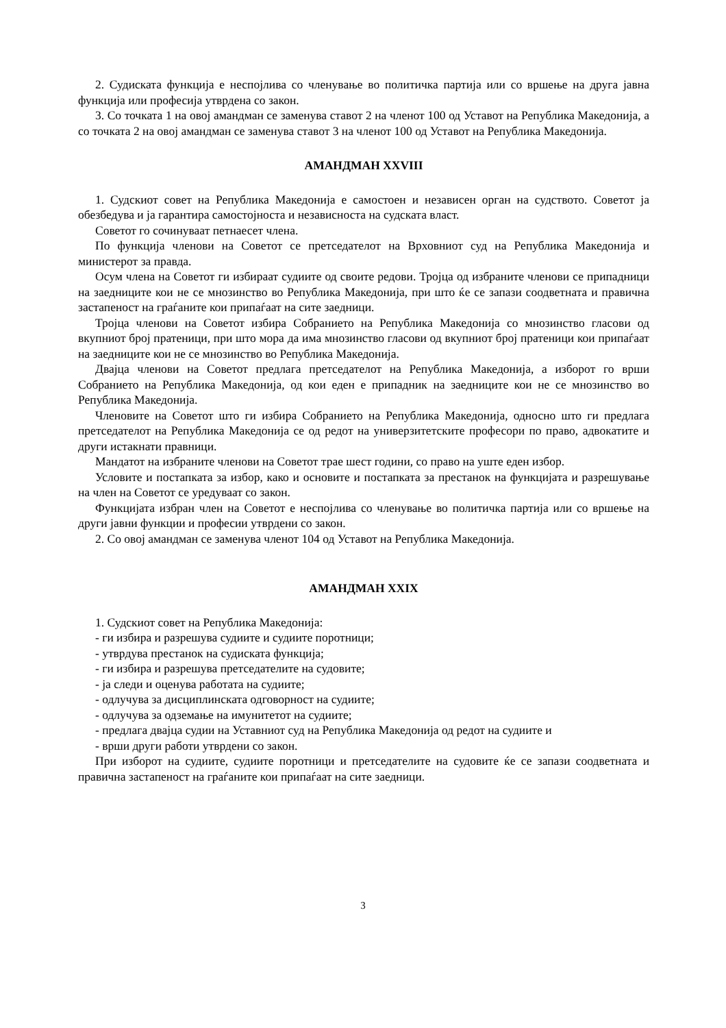2. Судиската функција е неспојлива со членување во политичка партија или со вршење на друга јавна функција или професија утврдена со закон.
3. Со точката 1 на овој амандман се заменува ставот 2 на членот 100 од Уставот на Република Македонија, а со точката 2 на овој амандман се заменува ставот 3 на членот 100 од Уставот на Република Македонија.
АМАНДМАН XXVIII
1. Судскиот совет на Република Македонија е самостоен и независен орган на судството. Советот ја обезбедува и ја гарантира самостојноста и независноста на судската власт.
Советот го сочинуваат петнаесет члена.
По функција членови на Советот се претседателот на Врховниот суд на Република Македонија и министерот за правда.
Осум члена на Советот ги избираат судиите од своите редови. Тројца од избраните членови се припадници на заедниците кои не се мнозинство во Република Македонија, при што ќе се запази соодветната и правична застапеност на граѓаните кои припаѓаат на сите заедници.
Тројца членови на Советот избира Собранието на Република Македонија со мнозинство гласови од вкупниот број пратеници, при што мора да има мнозинство гласови од вкупниот број пратеници кои припаѓаат на заедниците кои не се мнозинство во Република Македонија.
Двајца членови на Советот предлага претседателот на Република Македонија, а изборот го врши Собранието на Република Македонија, од кои еден е припадник на заедниците кои не се мнозинство во Република Македонија.
Членовите на Советот што ги избира Собранието на Република Македонија, односно што ги предлага претседателот на Република Македонија се од редот на универзитетските професори по право, адвокатите и други истакнати правници.
Мандатот на избраните членови на Советот трае шест години, со право на уште еден избор.
Условите и постапката за избор, како и основите и постапката за престанок на функцијата и разрешување на член на Советот се уредуваат со закон.
Функцијата избран член на Советот е неспојлива со членување во политичка партија или со вршење на други јавни функции и професии утврдени со закон.
2. Со овој амандман се заменува членот 104 од Уставот на Република Македонија.
АМАНДМАН XXIX
1. Судскиот совет на Република Македонија:
- ги избира и разрешува судиите и судиите поротници;
- утврдува престанок на судиската функција;
- ги избира и разрешува претседателите на судовите;
- ја следи и оценува работата на судиите;
- одлучува за дисциплинската одговорност на судиите;
- одлучува за одземање на имунитетот на судиите;
- предлага двајца судии на Уставниот суд на Република Македонија од редот на судиите и
- врши други работи утврдени со закон.
При изборот на судиите, судиите поротници и претседателите на судовите ќе се запази соодветната и правична застапеност на граѓаните кои припаѓаат на сите заедници.
3